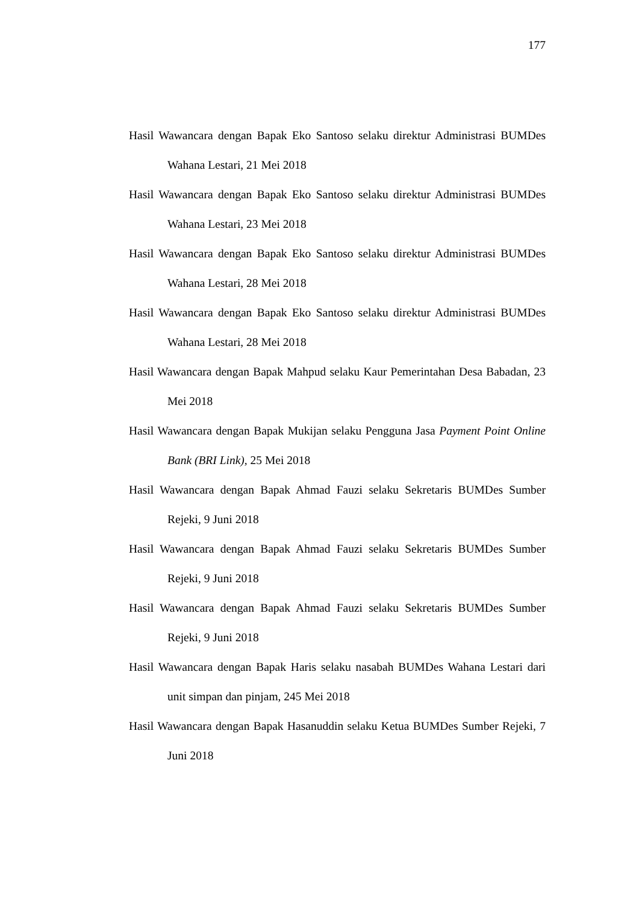177
Hasil Wawancara dengan Bapak Eko Santoso selaku direktur Administrasi BUMDes Wahana Lestari, 21 Mei 2018
Hasil Wawancara dengan Bapak Eko Santoso selaku direktur Administrasi BUMDes Wahana Lestari, 23 Mei 2018
Hasil Wawancara dengan Bapak Eko Santoso selaku direktur Administrasi BUMDes Wahana Lestari, 28 Mei 2018
Hasil Wawancara dengan Bapak Eko Santoso selaku direktur Administrasi BUMDes Wahana Lestari, 28 Mei 2018
Hasil Wawancara dengan Bapak Mahpud selaku Kaur Pemerintahan Desa Babadan, 23 Mei 2018
Hasil Wawancara dengan Bapak Mukijan selaku Pengguna Jasa Payment Point Online Bank (BRI Link), 25 Mei 2018
Hasil Wawancara dengan Bapak Ahmad Fauzi selaku Sekretaris BUMDes Sumber Rejeki, 9 Juni 2018
Hasil Wawancara dengan Bapak Ahmad Fauzi selaku Sekretaris BUMDes Sumber Rejeki, 9 Juni 2018
Hasil Wawancara dengan Bapak Ahmad Fauzi selaku Sekretaris BUMDes Sumber Rejeki, 9 Juni 2018
Hasil Wawancara dengan Bapak Haris selaku nasabah BUMDes Wahana Lestari dari unit simpan dan pinjam, 245 Mei 2018
Hasil Wawancara dengan Bapak Hasanuddin selaku Ketua BUMDes Sumber Rejeki, 7 Juni 2018